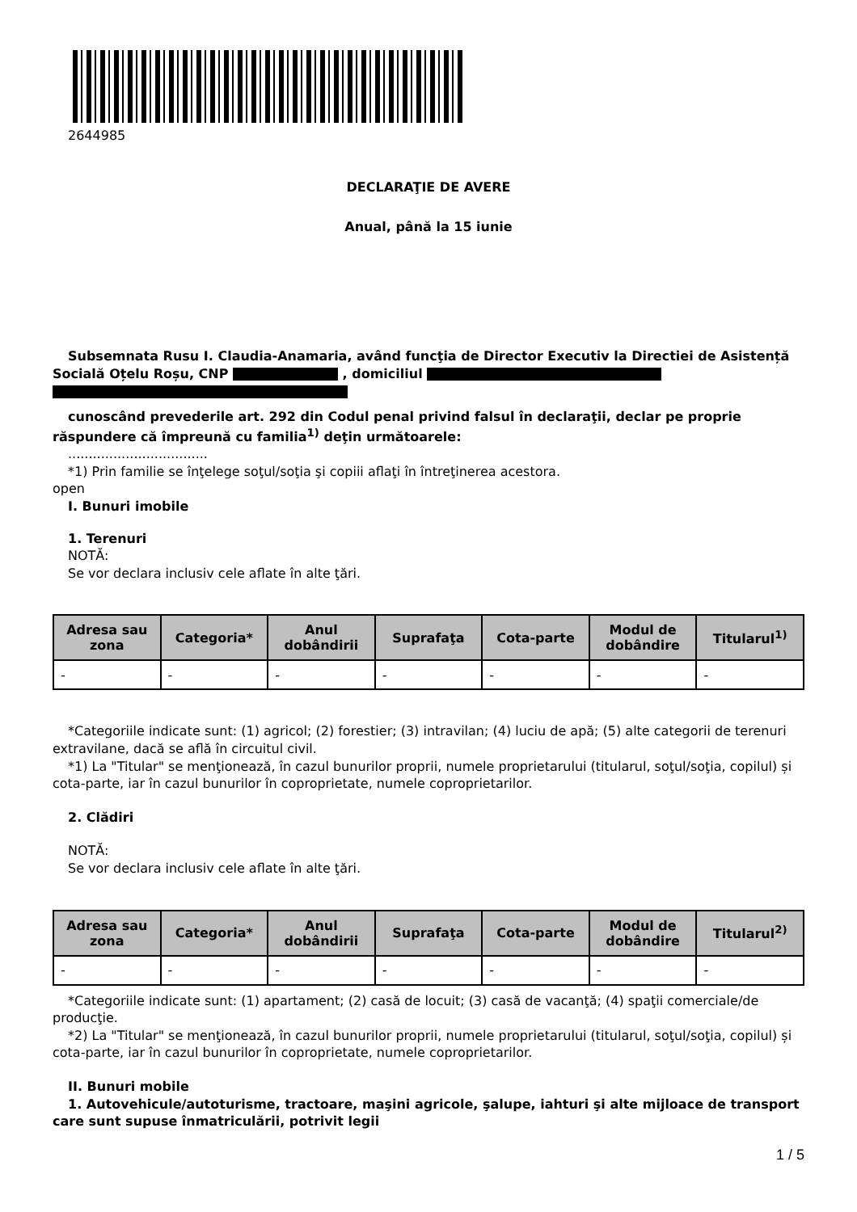2644985
DECLARAŢIE DE AVERE
Anual, până la 15 iunie
Subsemnata Rusu I. Claudia-Anamaria, având funcţia de Director Executiv la Directiei de Asistență Socială Oțelu Roșu, CNP , domiciliul
cunoscând prevederile art. 292 din Codul penal privind falsul în declaraţii, declar pe proprie răspundere că împreună cu familia<sup>1)</sup> deţin următoarele:
..................................
*1) Prin familie se înţelege soţul/soţia şi copiii aflaţi în întreţinerea acestora.
open
I. Bunuri imobile
1. Terenuri
NOTĂ:
Se vor declara inclusiv cele aflate în alte ţări.
| Adresa sau zona | Categoria* | Anul dobândirii | Suprafaţa | Cota-parte | Modul de dobândire | Titularul<sup>1)</sup> |
| --- | --- | --- | --- | --- | --- | --- |
| - | - | - | - | - | - | - |
*Categoriile indicate sunt: (1) agricol; (2) forestier; (3) intravilan; (4) luciu de apă; (5) alte categorii de terenuri extravilane, dacă se află în circuitul civil.
*1) La "Titular" se menţionează, în cazul bunurilor proprii, numele proprietarului (titularul, soţul/soţia, copilul) și cota-parte, iar în cazul bunurilor în coproprietate, numele coproprietarilor.
2. Clădiri
NOTĂ:
Se vor declara inclusiv cele aflate în alte ţări.
| Adresa sau zona | Categoria* | Anul dobândirii | Suprafaţa | Cota-parte | Modul de dobândire | Titularul<sup>2)</sup> |
| --- | --- | --- | --- | --- | --- | --- |
| - | - | - | - | - | - | - |
*Categoriile indicate sunt: (1) apartament; (2) casă de locuit; (3) casă de vacanţă; (4) spaţii comerciale/de producţie.
*2) La "Titular" se menţionează, în cazul bunurilor proprii, numele proprietarului (titularul, soţul/soţia, copilul) și cota-parte, iar în cazul bunurilor în coproprietate, numele coproprietarilor.
II. Bunuri mobile
1. Autovehicule/autoturisme, tractoare, maşini agricole, şalupe, iahturi şi alte mijloace de transport care sunt supuse înmatriculării, potrivit legii
1 / 5